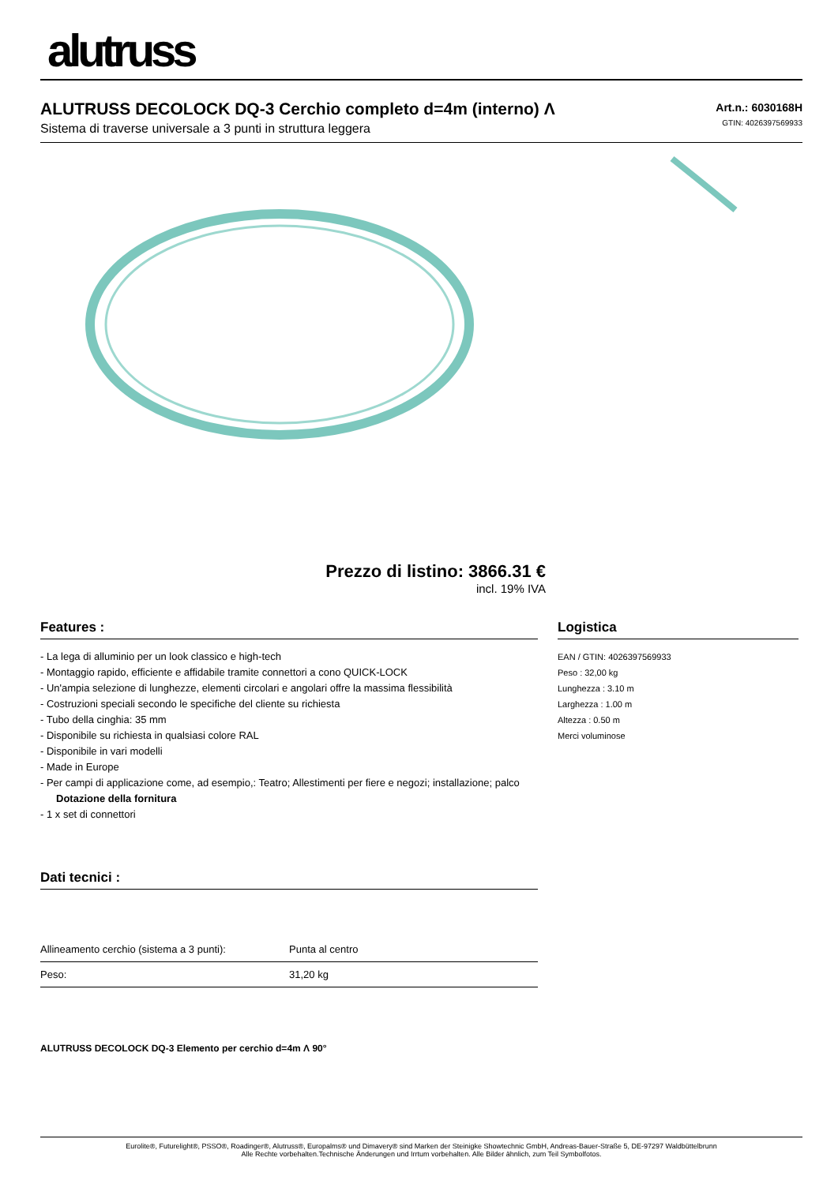alutruss
ALUTRUSS DECOLOCK DQ-3 Cerchio completo d=4m (interno) Λ
Sistema di traverse universale a 3 punti in struttura leggera
Art.n.: 6030168H
GTIN: 4026397569933
Prezzo di listino: 3866.31 €
incl. 19% IVA
Features :
- La lega di alluminio per un look classico e high-tech
- Montaggio rapido, efficiente e affidabile tramite connettori a cono QUICK-LOCK
- Un'ampia selezione di lunghezze, elementi circolari e angolari offre la massima flessibilità
- Costruzioni speciali secondo le specifiche del cliente su richiesta
- Tubo della cinghia: 35 mm
- Disponibile su richiesta in qualsiasi colore RAL
- Disponibile in vari modelli
- Made in Europe
- Per campi di applicazione come, ad esempio,: Teatro; Allestimenti per fiere e negozi; installazione; palco
Dotazione della fornitura
- 1 x set di connettori
Dati tecnici :
| Allineamento cerchio (sistema a 3 punti): | Punta al centro |
| Peso: | 31,20 kg |
ALUTRUSS DECOLOCK DQ-3 Elemento per cerchio d=4m Λ 90°
Logistica
EAN / GTIN: 4026397569933
Peso : 32,00 kg
Lunghezza : 3.10 m
Larghezza : 1.00 m
Altezza : 0.50 m
Merci voluminose
Eurolite®, Futurelight®, PSSO®, Roadinger®, Alutruss®, Europalms® und Dimavery® sind Marken der Steinigke Showtechnic GmbH, Andreas-Bauer-Straße 5, DE-97297 Waldbüttelbrunn
Alle Rechte vorbehalten.Technische Änderungen und Irrtum vorbehalten. Alle Bilder ähnlich, zum Teil Symbolfotos.